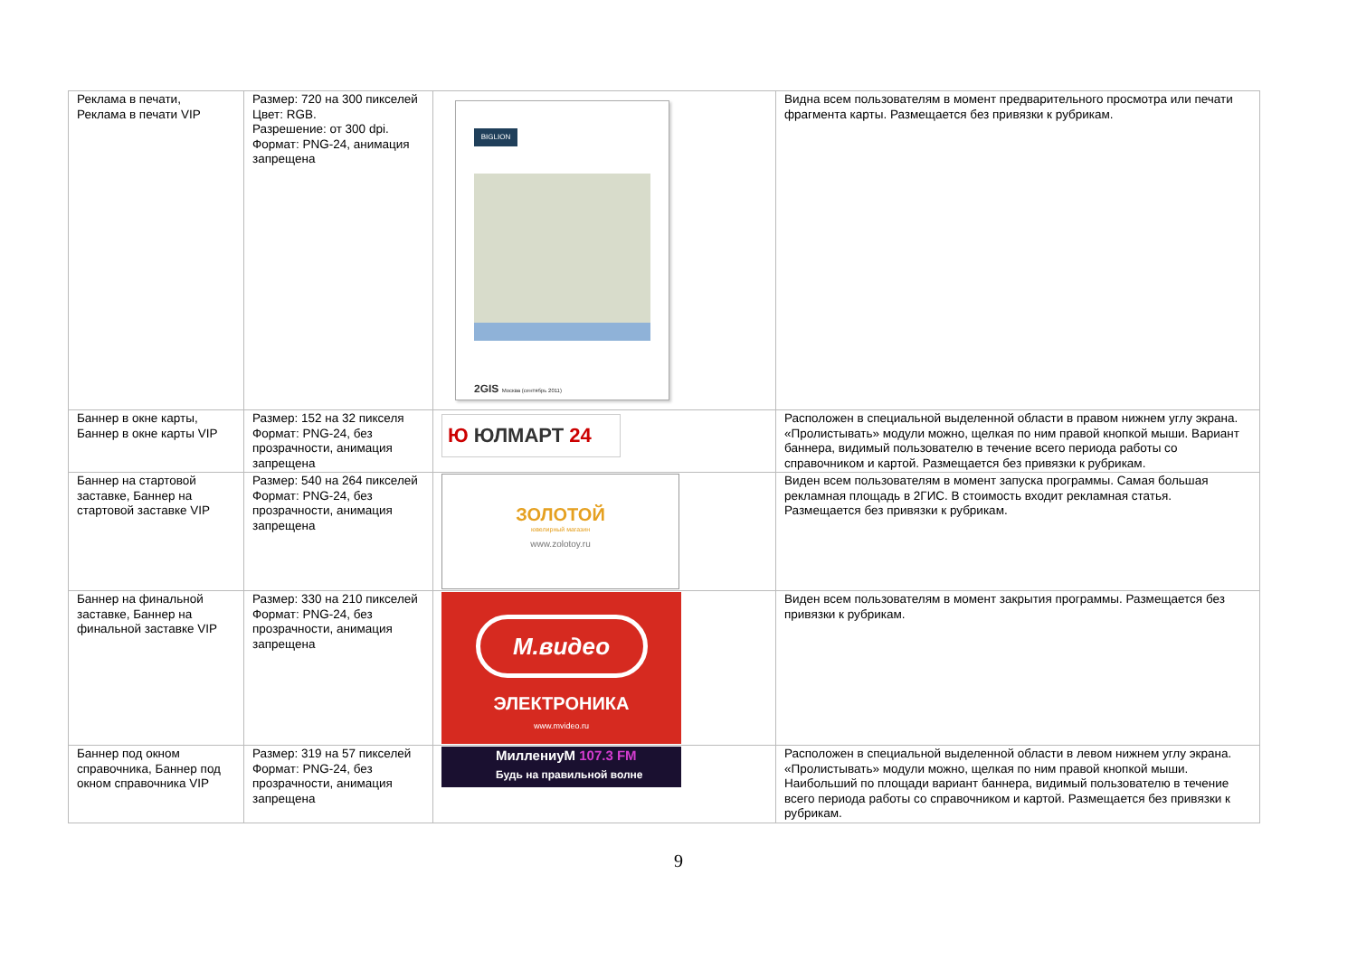| Реклама в печати, Реклама в печати VIP | Размер: 720 на 300 пикселей Цвет: RGB. Разрешение: от 300 dpi. Формат: PNG-24, анимация запрещена | BIGLION 2GIS Москва (сентябрь 2011) | Видна всем пользователям в момент предварительного просмотра или печати фрагмента карты. Размещается без привязки к рубрикам. |
| Баннер в окне карты, Баннер в окне карты VIP | Размер: 152 на 32 пикселя Формат: PNG-24, без прозрачности, анимация запрещена | Ю ЮЛМАРТ 24 | Расположен в специальной выделенной области в правом нижнем углу экрана. «Пролистывать» модули можно, щелкая по ним правой кнопкой мыши. Вариант баннера, видимый пользователю в течение всего периода работы со справочником и картой. Размещается без привязки к рубрикам. |
| Баннер на стартовой заставке, Баннер на стартовой заставке VIP | Размер: 540 на 264 пикселей Формат: PNG-24, без прозрачности, анимация запрещена | ЗОЛОТОЙ ювелирный магазин www.zolotoy.ru | Виден всем пользователям в момент запуска программы. Самая большая рекламная площадь в 2ГИС. В стоимость входит рекламная статья. Размещается без привязки к рубрикам. |
| Баннер на финальной заставке, Баннер на финальной заставке VIP | Размер: 330 на 210 пикселей Формат: PNG-24, без прозрачности, анимация запрещена | М.видео ЭЛЕКТРОНИКА www.mvideo.ru | Виден всем пользователям в момент закрытия программы. Размещается без привязки к рубрикам. |
| Баннер под окном справочника, Баннер под окном справочника VIP | Размер: 319 на 57 пикселей Формат: PNG-24, без прозрачности, анимация запрещена | МиллениуМ 107.3 FM Будь на правильной волне | Расположен в специальной выделенной области в левом нижнем углу экрана. «Пролистывать» модули можно, щелкая по ним правой кнопкой мыши. Наибольший по площади вариант баннера, видимый пользователю в течение всего периода работы со справочником и картой. Размещается без привязки к рубрикам. |
9